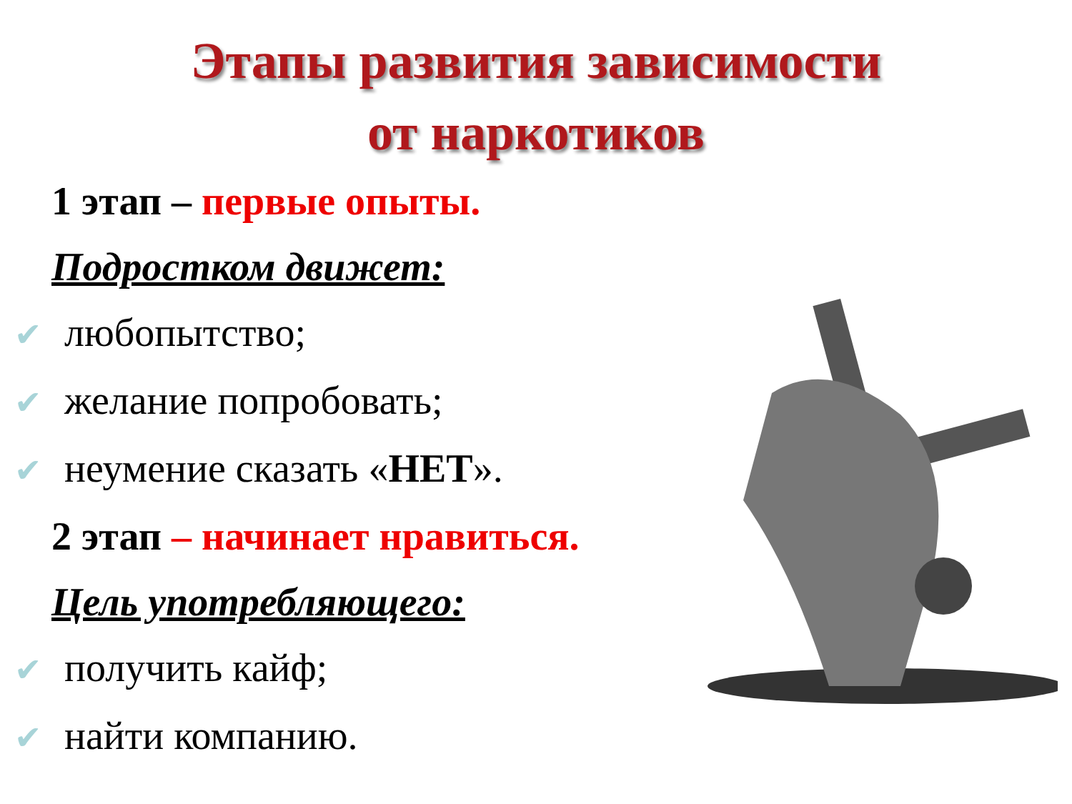Этапы развития зависимости
от наркотиков
1 этап – первые опыты.
Подростком движет:
✔ любопытство;
✔ желание попробовать;
✔ неумение сказать «НЕТ».
2 этап – начинает нравиться.
Цель употребляющего:
✔ получить кайф;
✔ найти компанию.